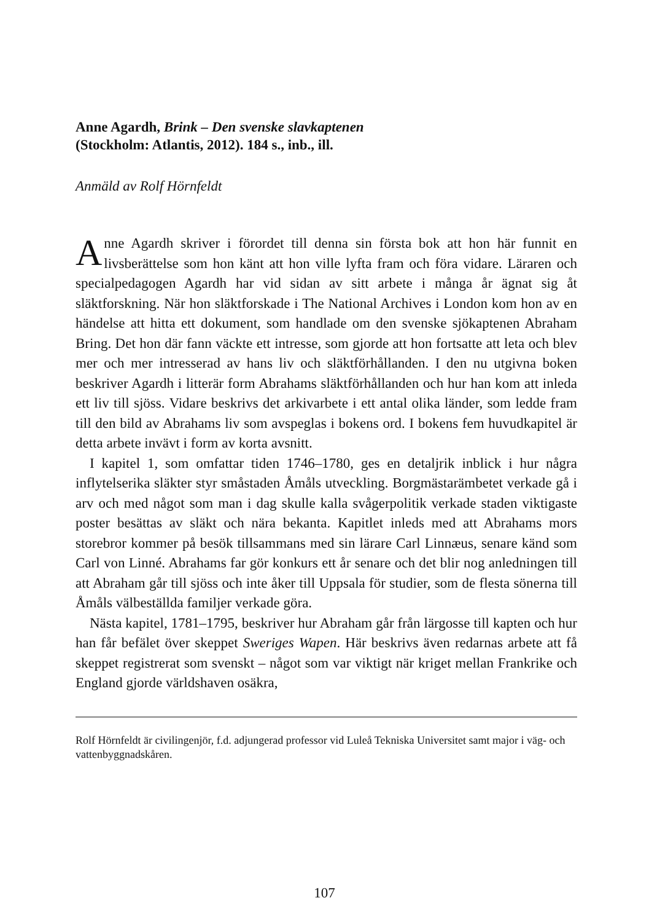Anne Agardh, Brink – Den svenske slavkaptenen
(Stockholm: Atlantis, 2012). 184 s., inb., ill.
Anmäld av Rolf Hörnfeldt
Anne Agardh skriver i förordet till denna sin första bok att hon här fun­nit en livsberättelse som hon känt att hon ville lyfta fram och föra vidare. Läraren och specialpedagogen Agardh har vid sidan av sitt arbete i många år ägnat sig åt släktforskning. När hon släktforskade i The National Archives i London kom hon av en händelse att hitta ett dokument, som handlade om den svenske sjökaptenen Abraham Bring. Det hon där fann väckte ett intresse, som gjorde att hon fortsatte att leta och blev mer och mer intresserad av hans liv och släktförhållanden. I den nu utgivna boken beskriver Agardh i litterär form Abrahams släktförhållanden och hur han kom att inleda ett liv till sjöss. Vidare beskrivs det arkivarbete i ett antal olika länder, som ledde fram till den bild av Abrahams liv som avspeglas i bokens ord. I bokens fem huvudkapitel är detta arbete invävt i form av korta avsnitt.
I kapitel 1, som omfattar tiden 1746–1780, ges en detaljrik inblick i hur några inflytelserika släkter styr småstaden Åmåls utveckling. Borgmästar­ämbetet verkade gå i arv och med något som man i dag skulle kalla svåger­politik verkade staden viktigaste poster besättas av släkt och nära bekanta. Kapitlet inleds med att Abrahams mors storebror kommer på besök till­sammans med sin lärare Carl Linnæus, senare känd som Carl von Linné. Abrahams far gör konkurs ett år senare och det blir nog anledningen till att Abraham går till sjöss och inte åker till Uppsala för studier, som de flesta sönerna till Åmåls välbeställda familjer verkade göra.
Nästa kapitel, 1781–1795, beskriver hur Abraham går från lärgosse till kapten och hur han får befälet över skeppet Sweriges Wapen. Här beskrivs även redarnas arbete att få skeppet registrerat som svenskt – något som var viktigt när kriget mellan Frankrike och England gjorde världshaven osäkra,
Rolf Hörnfeldt är civilingenjör, f.d. adjungerad professor vid Luleå Tekniska Universitet samt major i väg- och vattenbyggnadskåren.
107